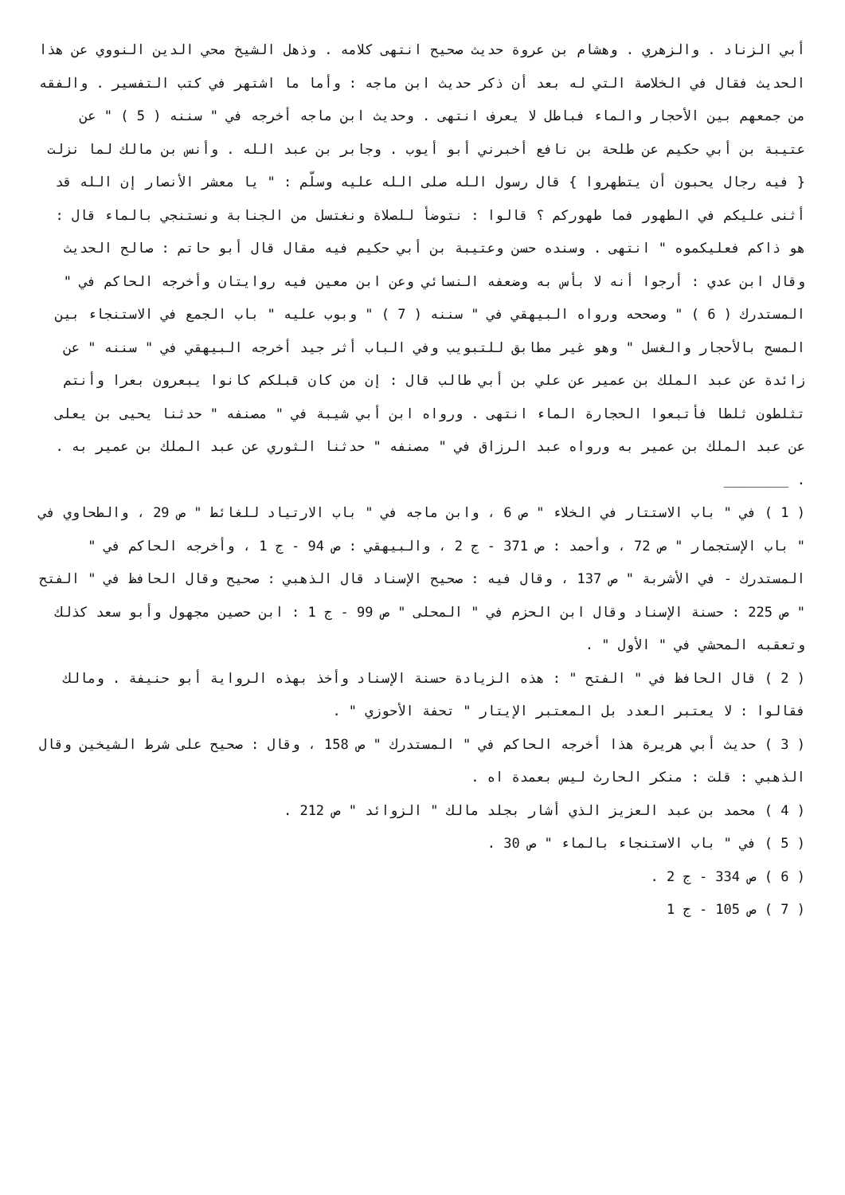أبي الزناد . والزهري . وهشام بن عروة حديث صحيح انتهى كلامه . وذهل الشيخ محي الدين النووي عن هذا الحديث فقال في الخلاصة التي له بعد أن ذكر حديث ابن ماجه : وأما ما اشتهر في كتب التفسير . والفقه من جمعهم بين الأحجار والماء فباطل لا يعرف انتهى . وحديث ابن ماجه أخرجه في " سننه ( 5 ) " عن عتيبة بن أبي حكيم عن طلحة بن نافع أخبرني أبو أيوب . وجابر بن عبد الله . وأنس بن مالك لما نزلت { فيه رجال يحبون أن يتطهروا } قال رسول الله صلى الله عليه وسلّم : " يا معشر الأنصار إن الله قد أثنى عليكم في الطهور فما طهوركم ؟ قالوا : نتوضأ للصلاة ونغتسل من الجنابة ونستنجي بالماء قال : هو ذاكم فعليكموه " انتهى . وسنده حسن وعتيبة بن أبي حكيم فيه مقال قال أبو حاتم : صالح الحديث وقال ابن عدي : أرجوا أنه لا بأس به وضعفه النسائي وعن ابن معين فيه روايتان وأخرجه الحاكم في " المستدرك ( 6 ) " وصححه ورواه البيهقي في " سننه ( 7 ) " وبوب عليه " باب الجمع في الاستنجاء بين المسح بالأحجار والغسل " وهو غير مطابق للتبويب وفي الباب أثر جيد أخرجه البيهقي في " سننه " عن زائدة عن عبد الملك بن عمير عن علي بن أبي طالب قال : إن من كان قبلكم كانوا يبعرون بعرا وأنتم تثلطون ثلطا فأتبعوا الحجارة الماء انتهى . ورواه ابن أبي شيبة في " مصنفه " حدثنا يحيى بن يعلى عن عبد الملك بن عمير به ورواه عبد الرزاق في " مصنفه " حدثنا الثوري عن عبد الملك بن عمير به .
. ________
( 1 ) في " باب الاستتار في الخلاء " ص 6 ، وابن ماجه في " باب الارتياد للغائط " ص 29 ، والطحاوي في " باب الإستجمار " ص 72 ، وأحمد : ص 371 - ج 2 ، والبيهقي : ص 94 - ج 1 ، وأخرجه الحاكم في " المستدرك - في الأشربة " ص 137 ، وقال فيه : صحيح الإسناد قال الذهبي : صحيح وقال الحافظ في " الفتح " ص 225 : حسنة الإسناد وقال ابن الحزم في " المحلى " ص 99 - ج 1 : ابن حصين مجهول وأبو سعد كذلك وتعقبه المحشي في " الأول " .
( 2 ) قال الحافظ في " الفتح " : هذه الزيادة حسنة الإسناد وأخذ بهذه الرواية أبو حنيفة . ومالك فقالوا : لا يعتبر العدد بل المعتبر الإيتار " تحفة الأحوزي " .
( 3 ) حديث أبي هريرة هذا أخرجه الحاكم في " المستدرك " ص 158 ، وقال : صحيح على شرط الشيخين وقال الذهبي : قلت : منكر الحارث ليس بعمدة اه .
( 4 ) محمد بن عبد العزيز الذي أشار بجلد مالك " الزوائد " ص 212 .
( 5 ) في " باب الاستنجاء بالماء " ص 30 .
( 6 ) ص 334 - ج 2 .
( 7 ) ص 105 - ج 1